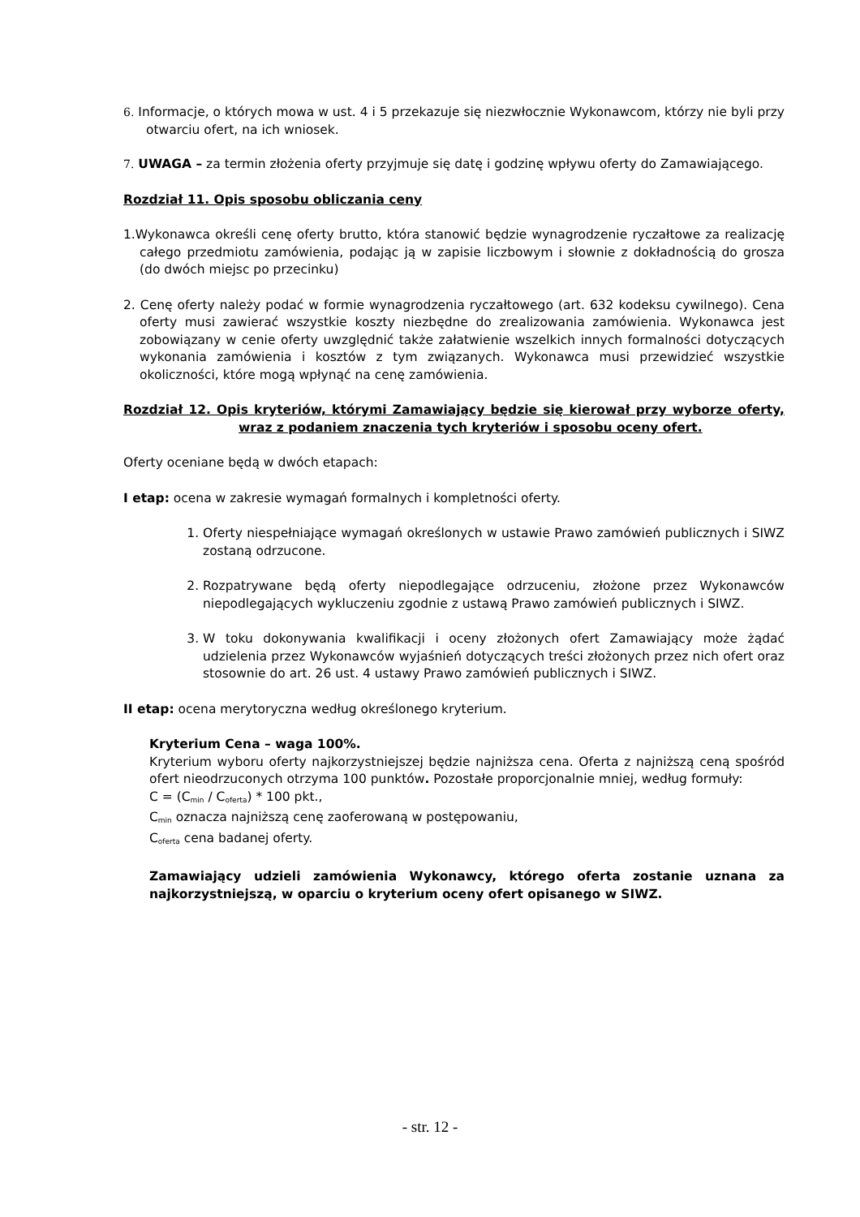6. Informacje, o których mowa w ust. 4 i 5 przekazuje się niezwłocznie Wykonawcom, którzy nie byli przy otwarciu ofert, na ich wniosek.
7. UWAGA – za termin złożenia oferty przyjmuje się datę i godzinę wpływu oferty do Zamawiającego.
Rozdział 11. Opis sposobu obliczania ceny
1.Wykonawca określi cenę oferty brutto, która stanowić będzie wynagrodzenie ryczałtowe za realizację całego przedmiotu zamówienia, podając ją w zapisie liczbowym i słownie z dokładnością do grosza (do dwóch miejsc po przecinku)
2. Cenę oferty należy podać w formie wynagrodzenia ryczałtowego (art. 632 kodeksu cywilnego). Cena oferty musi zawierać wszystkie koszty niezbędne do zrealizowania zamówienia. Wykonawca jest zobowiązany w cenie oferty uwzględnić także załatwienie wszelkich innych formalności dotyczących wykonania zamówienia i kosztów z tym związanych. Wykonawca musi przewidzieć wszystkie okoliczności, które mogą wpłynąć na cenę zamówienia.
Rozdział 12. Opis kryteriów, którymi Zamawiający będzie się kierował przy wyborze oferty, wraz z podaniem znaczenia tych kryteriów i sposobu oceny ofert.
Oferty oceniane będą w dwóch etapach:
I etap: ocena w zakresie wymagań formalnych i kompletności oferty.
1. Oferty niespełniające wymagań określonych w ustawie Prawo zamówień publicznych i SIWZ zostaną odrzucone.
2. Rozpatrywane będą oferty niepodlegające odrzuceniu, złożone przez Wykonawców niepodlegających wykluczeniu zgodnie z ustawą Prawo zamówień publicznych i SIWZ.
3. W toku dokonywania kwalifikacji i oceny złożonych ofert Zamawiający może żądać udzielenia przez Wykonawców wyjaśnień dotyczących treści złożonych przez nich ofert oraz stosownie do art. 26 ust. 4 ustawy Prawo zamówień publicznych i SIWZ.
II etap: ocena merytoryczna według określonego kryterium.
Kryterium Cena – waga 100%.
Kryterium wyboru oferty najkorzystniejszej będzie najniższa cena. Oferta z najniższą ceną spośród ofert nieodrzuconych otrzyma 100 punktów. Pozostałe proporcjonalnie mniej, według formuły:
C = (C<sub>min</sub> / C<sub>oferta</sub>) * 100 pkt.,
C<sub>min</sub> oznacza najniższą cenę zaoferowaną w postępowaniu,
C<sub>oferta</sub> cena badanej oferty.
Zamawiający udzieli zamówienia Wykonawcy, którego oferta zostanie uznana za najkorzystniejszą, w oparciu o kryterium oceny ofert opisanego w SIWZ.
- str. 12 -